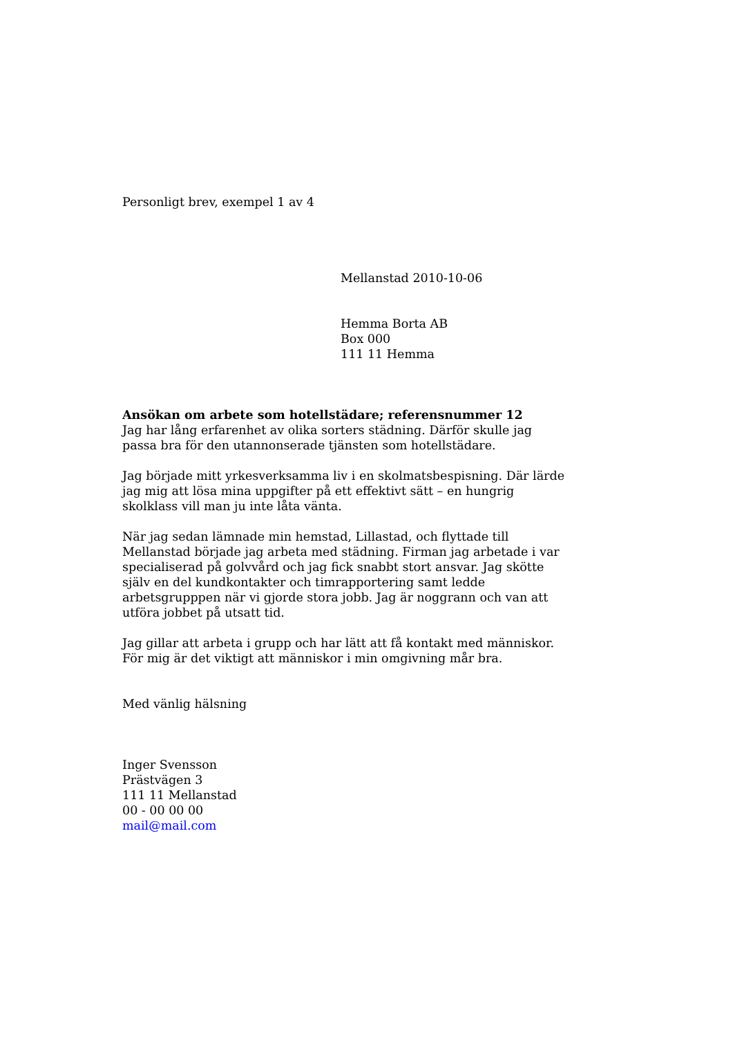Personligt brev, exempel 1 av 4
Mellanstad 2010-10-06
Hemma Borta AB
Box 000
111 11 Hemma
Ansökan om arbete som hotellstädare; referensnummer 12
Jag har lång erfarenhet av olika sorters städning. Därför skulle jag passa bra för den utannonserade tjänsten som hotellstädare.
Jag började mitt yrkesverksamma liv i en skolmatsbespisning. Där lärde jag mig att lösa mina uppgifter på ett effektivt sätt – en hungrig skolklass vill man ju inte låta vänta.
När jag sedan lämnade min hemstad, Lillastad, och flyttade till Mellanstad började jag arbeta med städning. Firman jag arbetade i var specialiserad på golvvård och jag fick snabbt stort ansvar. Jag skötte själv en del kundkontakter och timrapportering samt ledde arbetsgrupppen när vi gjorde stora jobb. Jag är noggrann och van att utföra jobbet på utsatt tid.
Jag gillar att arbeta i grupp och har lätt att få kontakt med människor. För mig är det viktigt att människor i min omgivning mår bra.
Med vänlig hälsning
Inger Svensson
Prästvägen 3
111 11 Mellanstad
00 - 00 00 00
mail@mail.com